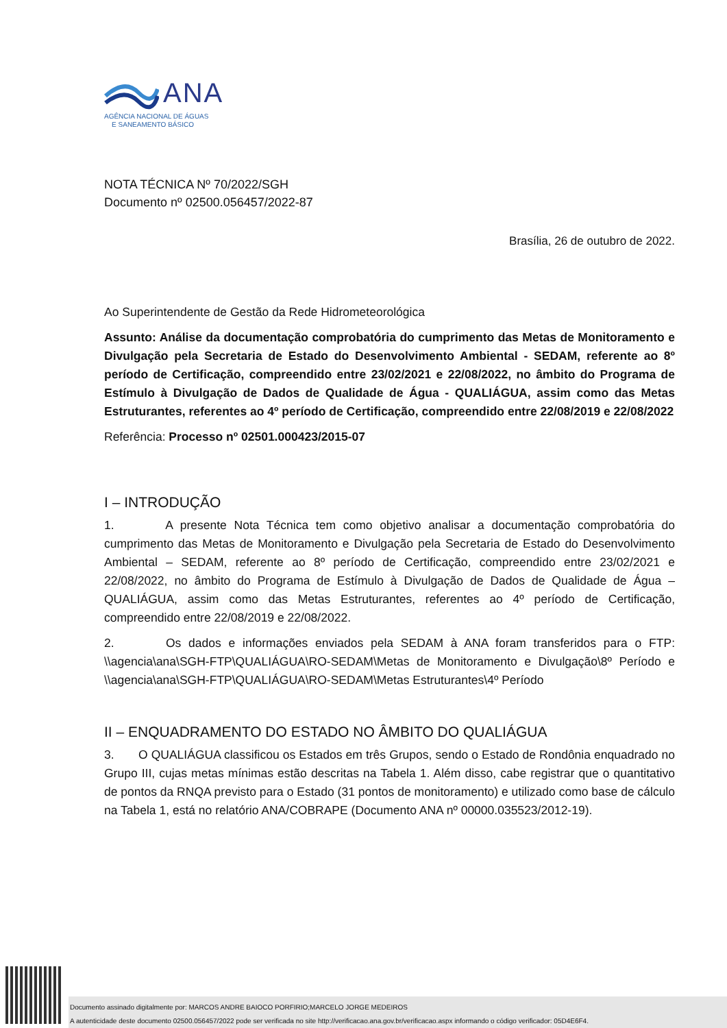ANA
AGÊNCIA NACIONAL DE ÁGUAS
E SANEAMENTO BÁSICO
NOTA TÉCNICA Nº 70/2022/SGH
Documento nº 02500.056457/2022-87
Brasília, 26 de outubro de 2022.
Ao Superintendente de Gestão da Rede Hidrometeorológica
Assunto: Análise da documentação comprobatória do cumprimento das Metas de Monitoramento e Divulgação pela Secretaria de Estado do Desenvolvimento Ambiental - SEDAM, referente ao 8º período de Certificação, compreendido entre 23/02/2021 e 22/08/2022, no âmbito do Programa de Estímulo à Divulgação de Dados de Qualidade de Água - QUALIÁGUA, assim como das Metas Estruturantes, referentes ao 4º período de Certificação, compreendido entre 22/08/2019 e 22/08/2022
Referência: Processo nº 02501.000423/2015-07
I – INTRODUÇÃO
1. A presente Nota Técnica tem como objetivo analisar a documentação comprobatória do cumprimento das Metas de Monitoramento e Divulgação pela Secretaria de Estado do Desenvolvimento Ambiental – SEDAM, referente ao 8º período de Certificação, compreendido entre 23/02/2021 e 22/08/2022, no âmbito do Programa de Estímulo à Divulgação de Dados de Qualidade de Água – QUALIÁGUA, assim como das Metas Estruturantes, referentes ao 4º período de Certificação, compreendido entre 22/08/2019 e 22/08/2022.
2. Os dados e informações enviados pela SEDAM à ANA foram transferidos para o FTP: \\agencia\ana\SGH-FTP\QUALIÁGUA\RO-SEDAM\Metas de Monitoramento e Divulgação\8º Período e \\agencia\ana\SGH-FTP\QUALIÁGUA\RO-SEDAM\Metas Estruturantes\4º Período
II – ENQUADRAMENTO DO ESTADO NO ÂMBITO DO QUALIÁGUA
3. O QUALIÁGUA classificou os Estados em três Grupos, sendo o Estado de Rondônia enquadrado no Grupo III, cujas metas mínimas estão descritas na Tabela 1. Além disso, cabe registrar que o quantitativo de pontos da RNQA previsto para o Estado (31 pontos de monitoramento) e utilizado como base de cálculo na Tabela 1, está no relatório ANA/COBRAPE (Documento ANA nº 00000.035523/2012-19).
Documento assinado digitalmente por: MARCOS ANDRE BAIOCO PORFIRIO;MARCELO JORGE MEDEIROS
A autenticidade deste documento 02500.056457/2022 pode ser verificada no site http://verificacao.ana.gov.br/verificacao.aspx informando o código verificador: 05D4E6F4.